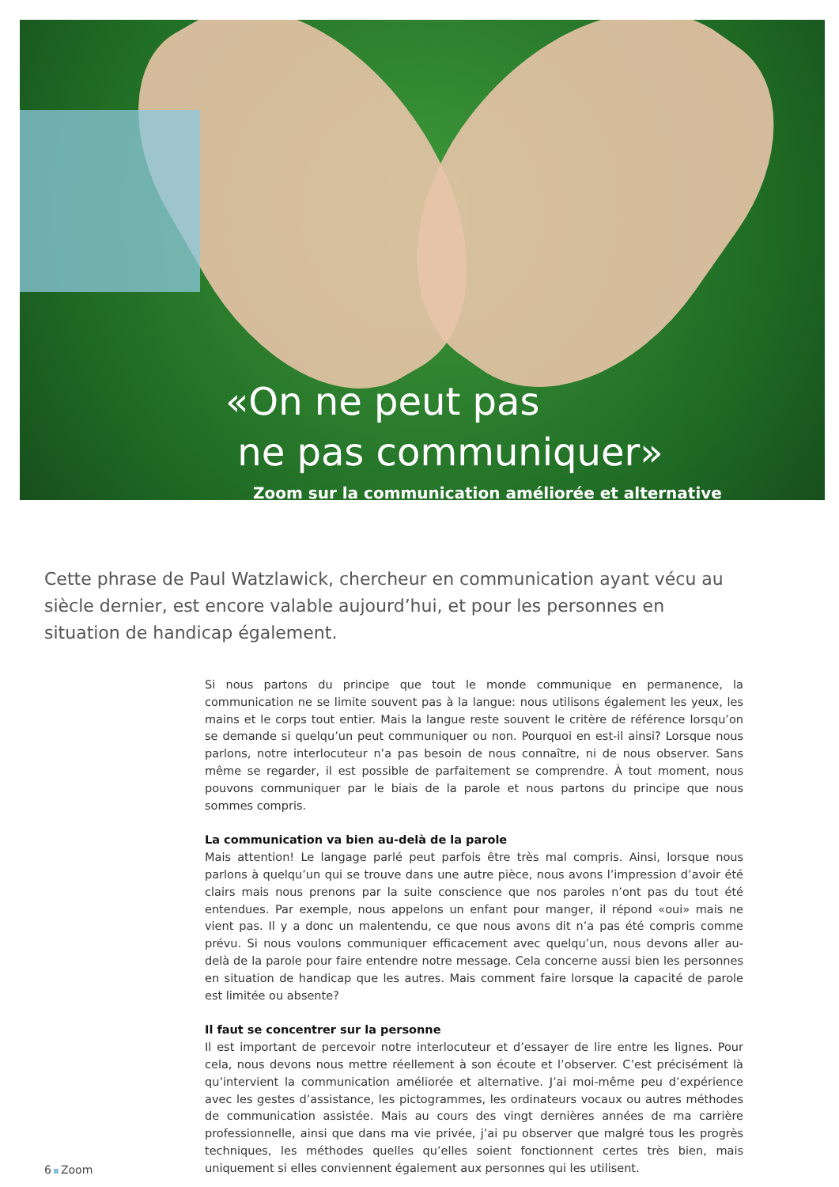«On ne peut pas
ne pas communiquer»
Zoom sur la communication améliorée et alternative
Cette phrase de Paul Watzlawick, chercheur en communication ayant vécu au siècle dernier, est encore valable aujourd’hui, et pour les personnes en situation de handicap également.
Si nous partons du principe que tout le monde communique en permanence, la communication ne se limite souvent pas à la langue: nous utilisons également les yeux, les mains et le corps tout entier. Mais la langue reste souvent le critère de référence lorsqu’on se demande si quelqu’un peut communiquer ou non. Pourquoi en est-il ainsi? Lorsque nous parlons, notre interlocuteur n’a pas besoin de nous connaître, ni de nous observer. Sans même se regarder, il est possible de parfaitement se comprendre. À tout moment, nous pouvons communiquer par le biais de la parole et nous partons du principe que nous sommes compris.
La communication va bien au-delà de la parole
Mais attention! Le langage parlé peut parfois être très mal compris. Ainsi, lorsque nous parlons à quelqu’un qui se trouve dans une autre pièce, nous avons l’impression d’avoir été clairs mais nous prenons par la suite conscience que nos paroles n’ont pas du tout été entendues. Par exemple, nous appelons un enfant pour manger, il répond «oui» mais ne vient pas. Il y a donc un malentendu, ce que nous avons dit n’a pas été compris comme prévu. Si nous voulons communiquer efficacement avec quelqu’un, nous devons aller au-delà de la parole pour faire entendre notre message. Cela concerne aussi bien les personnes en situation de handicap que les autres. Mais comment faire lorsque la capacité de parole est limitée ou absente?
Il faut se concentrer sur la personne
Il est important de percevoir notre interlocuteur et d’essayer de lire entre les lignes. Pour cela, nous devons nous mettre réellement à son écoute et l’observer. C’est précisément là qu’intervient la communication améliorée et alternative. J’ai moi-même peu d’expérience avec les gestes d’assistance, les pictogrammes, les ordinateurs vocaux ou autres méthodes de communication assistée. Mais au cours des vingt dernières années de ma carrière professionnelle, ainsi que dans ma vie privée, j’ai pu observer que malgré tous les progrès techniques, les méthodes quelles qu’elles soient fonctionnent certes très bien, mais uniquement si elles conviennent également aux personnes qui les utilisent.
6 Zoom